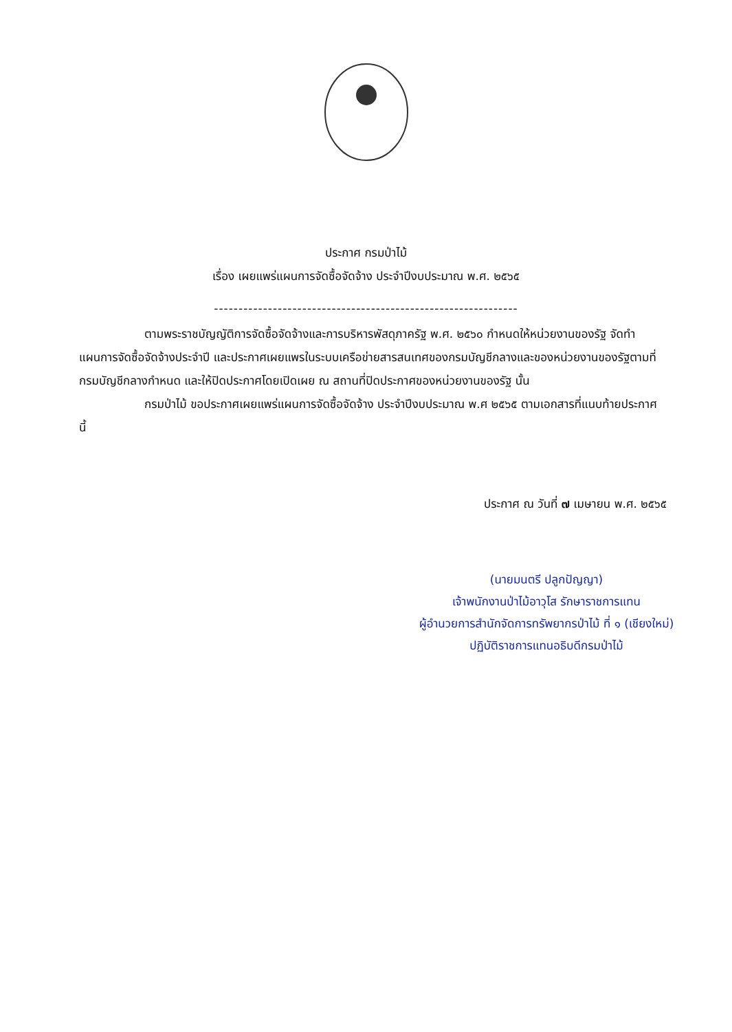ประกาศ กรมป่าไม้
เรื่อง เผยแพร่แผนการจัดซื้อจัดจ้าง ประจำปีงบประมาณ พ.ศ. ๒๕๖๕
--------------------------------------------------------------
ตามพระราชบัญญัติการจัดซื้อจัดจ้างและการบริหารพัสดุภาครัฐ พ.ศ. ๒๕๖๐ กำหนดให้หน่วยงานของรัฐ จัดทำแผนการจัดซื้อจัดจ้างประจำปี และประกาศเผยแพรในระบบเครือข่ายสารสนเทศของกรมบัญชีกลางและของหน่วยงานของรัฐตามที่กรมบัญชีกลางกำหนด และให้ปิดประกาศโดยเปิดเผย ณ สถานที่ปิดประกาศของหน่วยงานของรัฐ นั้น
กรมป่าไม้ ขอประกาศเผยแพร่แผนการจัดซื้อจัดจ้าง ประจำปีงบประมาณ พ.ศ ๒๕๖๕ ตามเอกสารที่แนบท้ายประกาศนี้
ประกาศ ณ วันที่ ๗ เมษายน พ.ศ. ๒๕๖๕
(นายมนตรี ปลูกปัญญา)
เจ้าพนักงานป่าไม้อาวุโส รักษาราชการแทน
ผู้อำนวยการสำนักจัดการทรัพยากรป่าไม้ ที่ ๑ (เชียงใหม่)
ปฏิบัติราชการแทนอธิบดีกรมป่าไม้